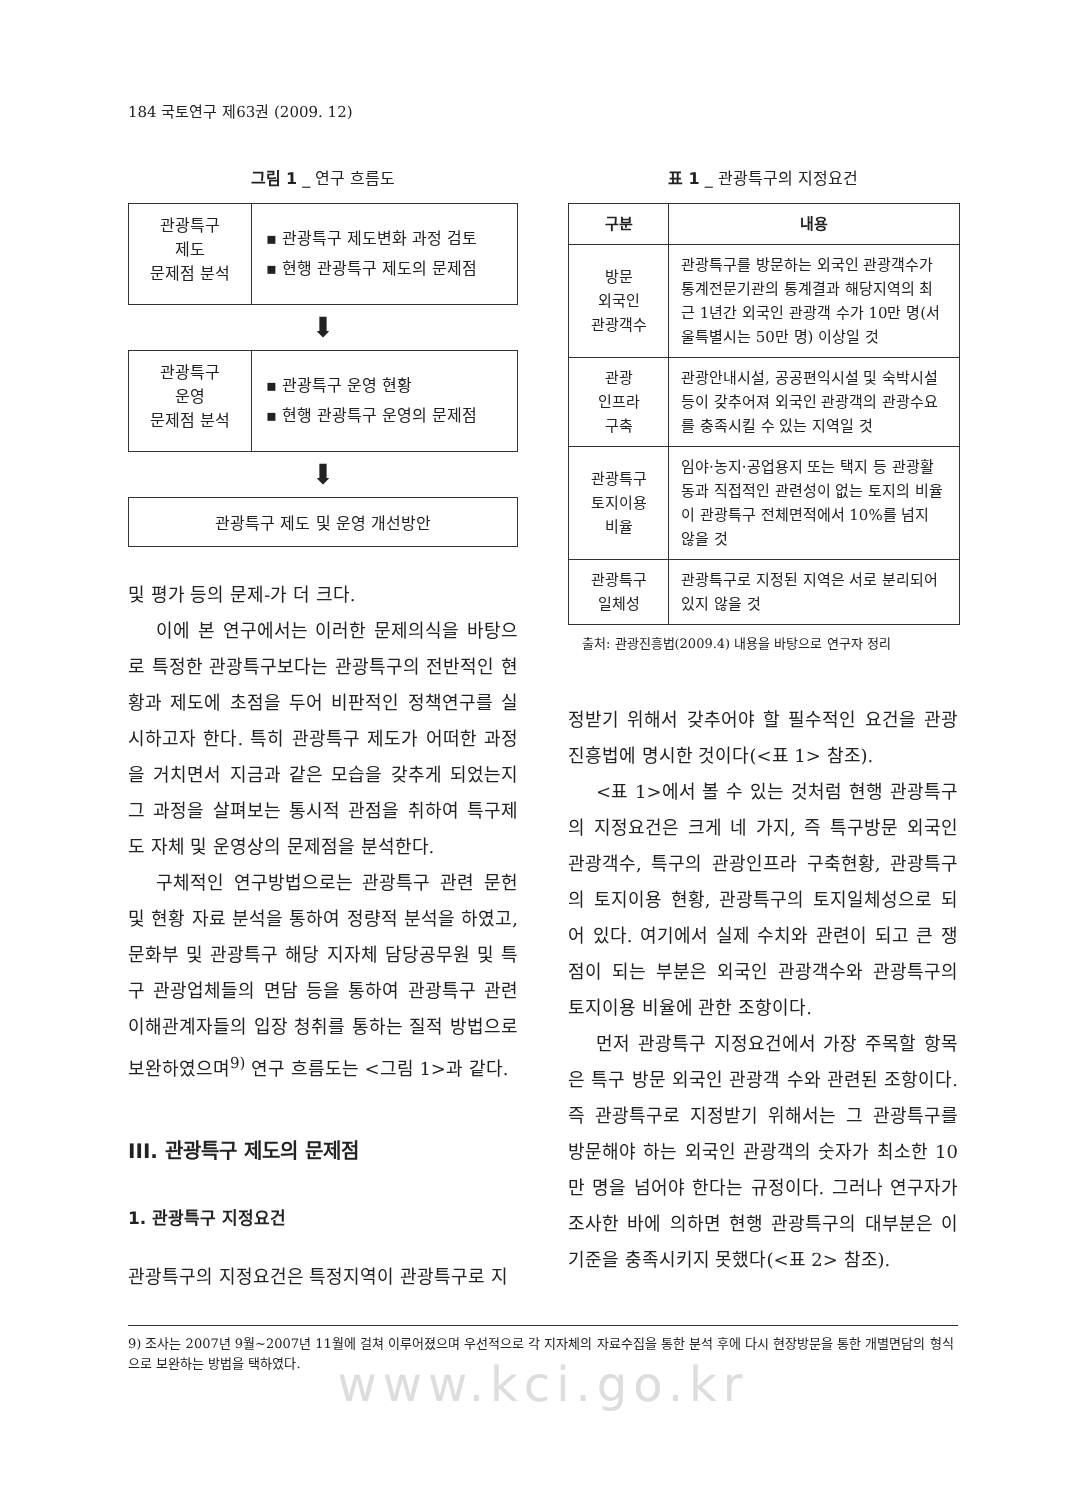184 국토연구 제63권 (2009. 12)
그림 1 _ 연구 흐름도
관광특구
제도
문제점 분석
▪ 관광특구 제도변화 과정 검토
▪ 현행 관광특구 제도의 문제점
⬇
관광특구
운영
문제점 분석
▪ 관광특구 운영 현황
▪ 현행 관광특구 운영의 문제점
⬇
관광특구 제도 및 운영 개선방안
및 평가 등의 문제-가 더 크다.
이에 본 연구에서는 이러한 문제의식을 바탕으로 특정한 관광특구보다는 관광특구의 전반적인 현황과 제도에 초점을 두어 비판적인 정책연구를 실시하고자 한다. 특히 관광특구 제도가 어떠한 과정을 거치면서 지금과 같은 모습을 갖추게 되었는지 그 과정을 살펴보는 통시적 관점을 취하여 특구제도 자체 및 운영상의 문제점을 분석한다.
구체적인 연구방법으로는 관광특구 관련 문헌 및 현황 자료 분석을 통하여 정량적 분석을 하였고, 문화부 및 관광특구 해당 지자체 담당공무원 및 특구 관광업체들의 면담 등을 통하여 관광특구 관련 이해관계자들의 입장 청취를 통하는 질적 방법으로 보완하였으며<sup>9)</sup> 연구 흐름도는 <그림 1>과 같다.
III. 관광특구 제도의 문제점
1. 관광특구 지정요건
관광특구의 지정요건은 특정지역이 관광특구로 지
표 1 _ 관광특구의 지정요건
| 구분 | 내용 |
| --- | --- |
| 방문 외국인 관광객수 | 관광특구를 방문하는 외국인 관광객수가 통계전문기관의 통계결과 해당지역의 최근 1년간 외국인 관광객 수가 10만 명(서울특별시는 50만 명) 이상일 것 |
| 관광 인프라 구축 | 관광안내시설, 공공편익시설 및 숙박시설 등이 갖추어져 외국인 관광객의 관광수요를 충족시킬 수 있는 지역일 것 |
| 관광특구 토지이용 비율 | 임야·농지·공업용지 또는 택지 등 관광활동과 직접적인 관련성이 없는 토지의 비율이 관광특구 전체면적에서 10%를 넘지 않을 것 |
| 관광특구 일체성 | 관광특구로 지정된 지역은 서로 분리되어 있지 않을 것 |
출처: 관광진흥법(2009.4) 내용을 바탕으로 연구자 정리
정받기 위해서 갖추어야 할 필수적인 요건을 관광진흥법에 명시한 것이다(<표 1> 참조).
<표 1>에서 볼 수 있는 것처럼 현행 관광특구의 지정요건은 크게 네 가지, 즉 특구방문 외국인 관광객수, 특구의 관광인프라 구축현황, 관광특구의 토지이용 현황, 관광특구의 토지일체성으로 되어 있다. 여기에서 실제 수치와 관련이 되고 큰 쟁점이 되는 부분은 외국인 관광객수와 관광특구의 토지이용 비율에 관한 조항이다.
먼저 관광특구 지정요건에서 가장 주목할 항목은 특구 방문 외국인 관광객 수와 관련된 조항이다. 즉 관광특구로 지정받기 위해서는 그 관광특구를 방문해야 하는 외국인 관광객의 숫자가 최소한 10만 명을 넘어야 한다는 규정이다. 그러나 연구자가 조사한 바에 의하면 현행 관광특구의 대부분은 이 기준을 충족시키지 못했다(<표 2> 참조).
9) 조사는 2007년 9월~2007년 11월에 걸쳐 이루어졌으며 우선적으로 각 지자체의 자료수집을 통한 분석 후에 다시 현장방문을 통한 개별면담의 형식으로 보완하는 방법을 택하였다.
www.kci.go.kr